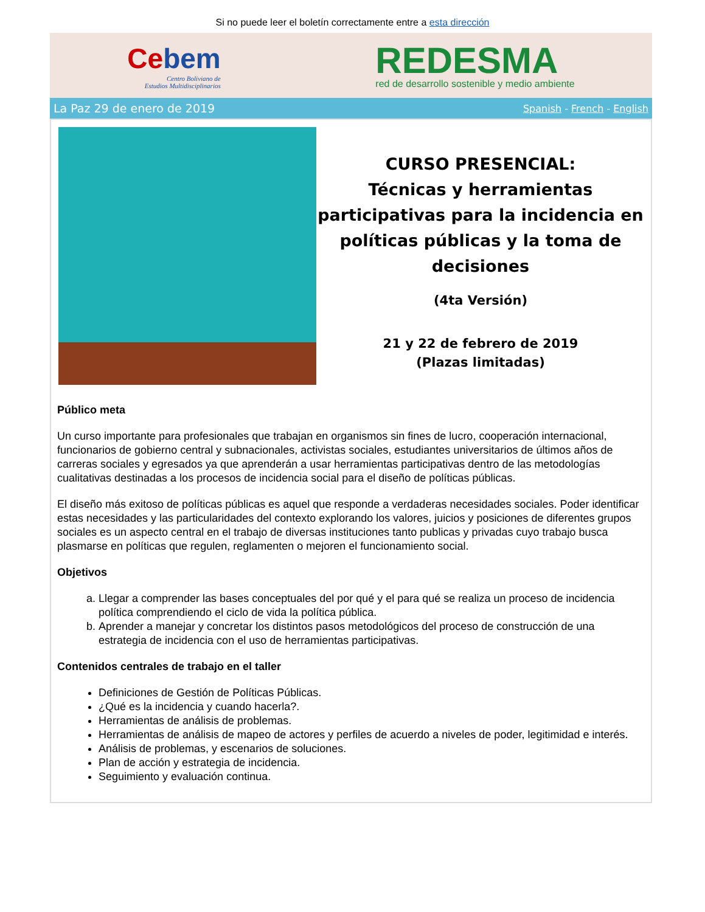Si no puede leer el boletín correctamente entre a esta dirección
Cebem
Centro Boliviano de
Estudios Multidisciplinarios
REDESMA
red de desarrollo sostenible y medio ambiente
La Paz 29 de enero de 2019 Spanish - French - English
CURSO PRESENCIAL:
Técnicas y herramientas participativas para la incidencia en políticas públicas y la toma de decisiones
(4ta Versión)
21 y 22 de febrero de 2019
(Plazas limitadas)
Público meta
Un curso importante para profesionales que trabajan en organismos sin fines de lucro, cooperación internacional, funcionarios de gobierno central y subnacionales, activistas sociales, estudiantes universitarios de últimos años de carreras sociales y egresados ya que aprenderán a usar herramientas participativas dentro de las metodologías cualitativas destinadas a los procesos de incidencia social para el diseño de políticas públicas.
El diseño más exitoso de políticas públicas es aquel que responde a verdaderas necesidades sociales. Poder identificar estas necesidades y las particularidades del contexto explorando los valores, juicios y posiciones de diferentes grupos sociales es un aspecto central en el trabajo de diversas instituciones tanto publicas y privadas cuyo trabajo busca plasmarse en políticas que regulen, reglamenten o mejoren el funcionamiento social.
Objetivos
a. Llegar a comprender las bases conceptuales del por qué y el para qué se realiza un proceso de incidencia política comprendiendo el ciclo de vida la política pública.
b. Aprender a manejar y concretar los distintos pasos metodológicos del proceso de construcción de una estrategia de incidencia con el uso de herramientas participativas.
Contenidos centrales de trabajo en el taller
Definiciones de Gestión de Políticas Públicas.
¿Qué es la incidencia y cuando hacerla?.
Herramientas de análisis de problemas.
Herramientas de análisis de mapeo de actores y perfiles de acuerdo a niveles de poder, legitimidad e interés.
Análisis de problemas, y escenarios de soluciones.
Plan de acción y estrategia de incidencia.
Seguimiento y evaluación continua.